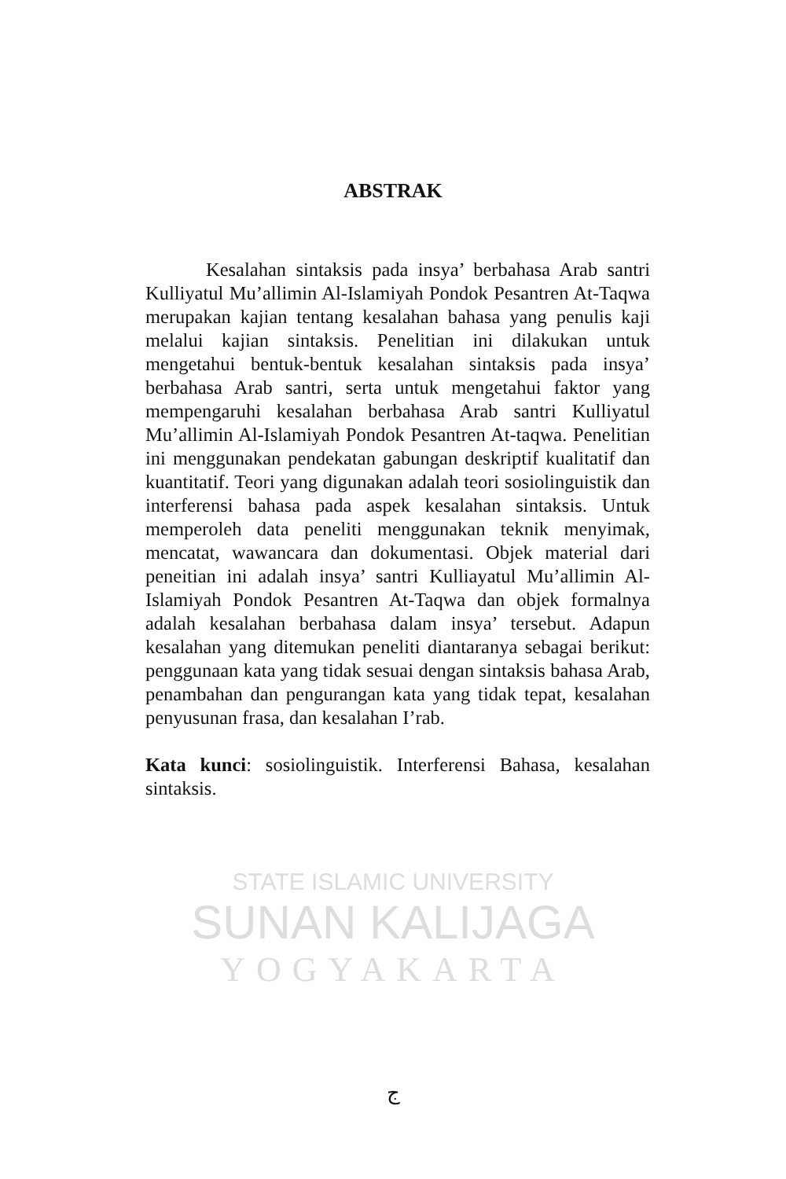STATE ISLAMIC UNIVERSITY
SUNAN KALIJAGA
YOGYAKARTA
ABSTRAK
Kesalahan sintaksis pada insya’ berbahasa Arab santri Kulliyatul Mu’allimin Al-Islamiyah Pondok Pesantren At-Taqwa merupakan kajian tentang kesalahan bahasa yang penulis kaji melalui kajian sintaksis. Penelitian ini dilakukan untuk mengetahui bentuk-bentuk kesalahan sintaksis pada insya’ berbahasa Arab santri, serta untuk mengetahui faktor yang mempengaruhi kesalahan berbahasa Arab santri Kulliyatul Mu’allimin Al-Islamiyah Pondok Pesantren At-taqwa. Penelitian ini menggunakan pendekatan gabungan deskriptif kualitatif dan kuantitatif. Teori yang digunakan adalah teori sosiolinguistik dan interferensi bahasa pada aspek kesalahan sintaksis. Untuk memperoleh data peneliti menggunakan teknik menyimak, mencatat, wawancara dan dokumentasi. Objek material dari peneitian ini adalah insya’ santri Kulliayatul Mu’allimin Al-Islamiyah Pondok Pesantren At-Taqwa dan objek formalnya adalah kesalahan berbahasa dalam insya’ tersebut. Adapun kesalahan yang ditemukan peneliti diantaranya sebagai berikut: penggunaan kata yang tidak sesuai dengan sintaksis bahasa Arab, penambahan dan pengurangan kata yang tidak tepat, kesalahan penyusunan frasa, dan kesalahan I’rab.
Kata kunci: sosiolinguistik. Interferensi Bahasa, kesalahan sintaksis.
ج